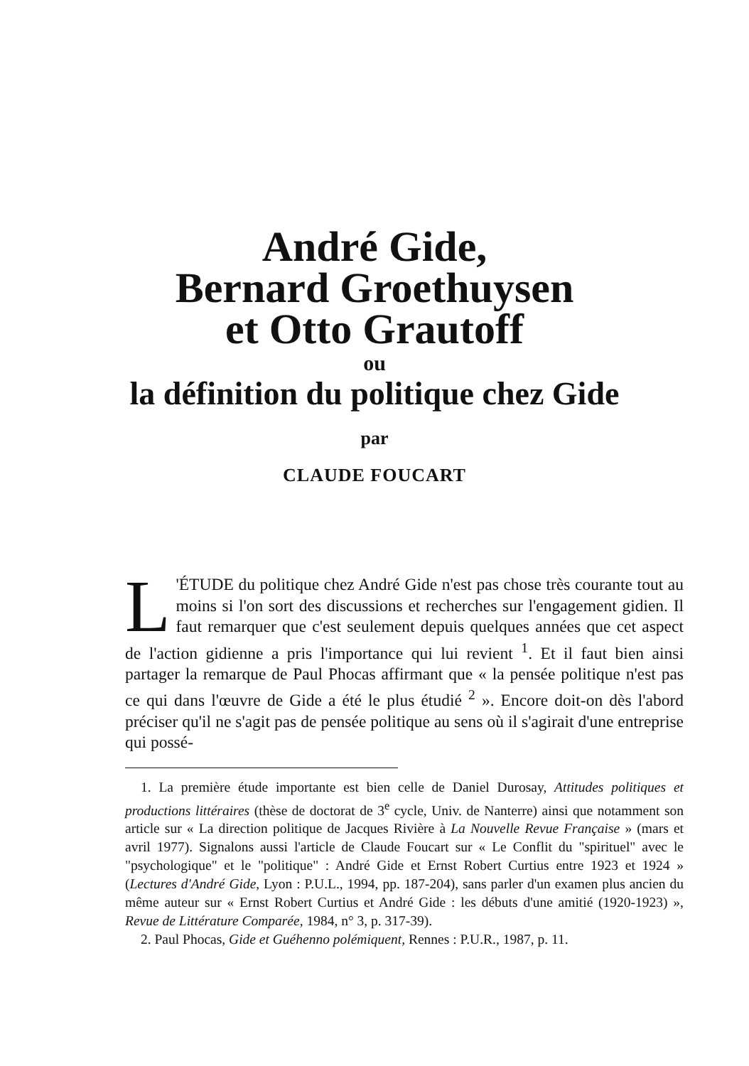André Gide,
Bernard Groethuysen
et Otto Grautoff
ou
la définition du politique chez Gide
par
CLAUDE FOUCART
L 'ÉTUDE du politique chez André Gide n'est pas chose très courante tout au moins si l'on sort des discussions et recherches sur l'engagement gidien. Il faut remarquer que c'est seulement depuis quelques années que cet aspect de l'action gidienne a pris l'importance qui lui revient <sup>1</sup>. Et il faut bien ainsi partager la remarque de Paul Phocas affirmant que « la pensée politique n'est pas ce qui dans l'œuvre de Gide a été le plus étudié <sup>2</sup> ». Encore doit-on dès l'abord préciser qu'il ne s'agit pas de pensée politique au sens où il s'agirait d'une entreprise qui possé-
1. La première étude importante est bien celle de Daniel Durosay, Attitudes politiques et productions littéraires (thèse de doctorat de 3<sup>e</sup> cycle, Univ. de Nanterre) ainsi que notamment son article sur « La direction politique de Jacques Rivière à La Nouvelle Revue Française » (mars et avril 1977). Signalons aussi l'article de Claude Foucart sur « Le Conflit du "spirituel" avec le "psychologique" et le "politique" : André Gide et Ernst Robert Curtius entre 1923 et 1924 » (Lectures d'André Gide, Lyon : P.U.L., 1994, pp. 187-204), sans parler d'un examen plus ancien du même auteur sur « Ernst Robert Curtius et André Gide : les débuts d'une amitié (1920-1923) », Revue de Littérature Comparée, 1984, n° 3, p. 317-39).
2. Paul Phocas, Gide et Guéhenno polémiquent, Rennes : P.U.R., 1987, p. 11.